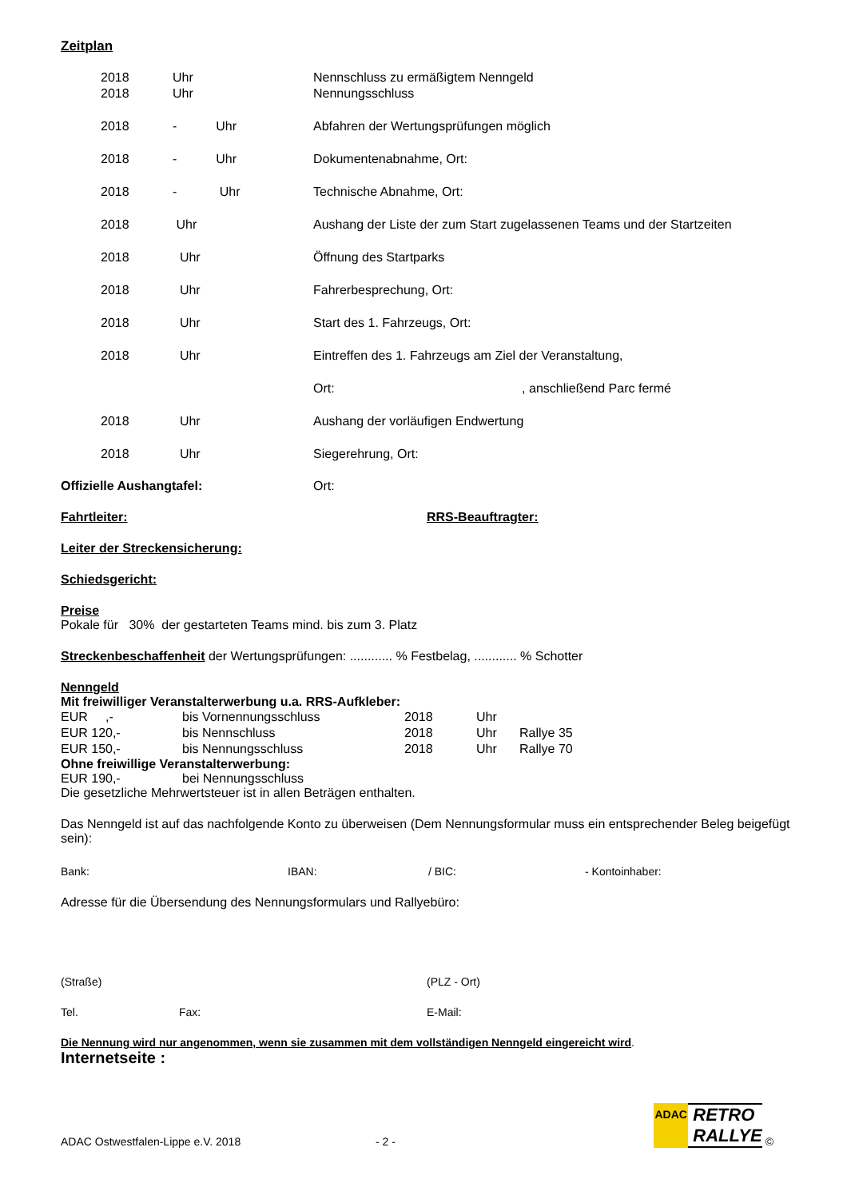Zeitplan
| 2018 | Uhr | Nennschluss zu ermäßigtem Nenngeld |
| 2018 | Uhr | Nennungsschluss |
| 2018 | - Uhr | Abfahren der Wertungsprüfungen möglich |
| 2018 | - Uhr | Dokumentenabnahme, Ort: |
| 2018 | - Uhr | Technische Abnahme, Ort: |
| 2018 | Uhr | Aushang der Liste der zum Start zugelassenen Teams und der Startzeiten |
| 2018 | Uhr | Öffnung des Startparks |
| 2018 | Uhr | Fahrerbesprechung, Ort: |
| 2018 | Uhr | Start des 1. Fahrzeugs, Ort: |
| 2018 | Uhr | Eintreffen des 1. Fahrzeugs am Ziel der Veranstaltung, |
| | | Ort: , anschließend Parc fermé |
| 2018 | Uhr | Aushang der vorläufigen Endwertung |
| 2018 | Uhr | Siegerehrung, Ort: |
Offizielle Aushangtafel: Ort:
Fahrtleiter: RRS-Beauftragter:
Leiter der Streckensicherung:
Schiedsgericht:
Preise
Pokale für 30% der gestarteten Teams mind. bis zum 3. Platz
Streckenbeschaffenheit der Wertungsprüfungen: ............ % Festbelag, ............ % Schotter
Nenngeld
Mit freiwilliger Veranstalterwerbung u.a. RRS-Aufkleber:
| EUR ,- | bis Vornennungsschluss | 2018 | Uhr | |
| EUR 120,- | bis Nennschluss | 2018 | Uhr | Rallye 35 |
| EUR 150,- | bis Nennungsschluss | 2018 | Uhr | Rallye 70 |
Ohne freiwillige Veranstalterwerbung:
EUR 190,- bei Nennungsschluss
Die gesetzliche Mehrwertsteuer ist in allen Beträgen enthalten.
Das Nenngeld ist auf das nachfolgende Konto zu überweisen (Dem Nennungsformular muss ein entsprechender Beleg beigefügt sein):
Bank: IBAN: / BIC: - Kontoinhaber:
Adresse für die Übersendung des Nennungsformulars und Rallyebüro:
(Straße) (PLZ - Ort)
Tel. Fax: E-Mail:
Die Nennung wird nur angenommen, wenn sie zusammen mit dem vollständigen Nenngeld eingereicht wird.
Internetseite :
ADAC
RETRO
RALLYE
©
ADAC Ostwestfalen-Lippe e.V. 2018 - 2 -